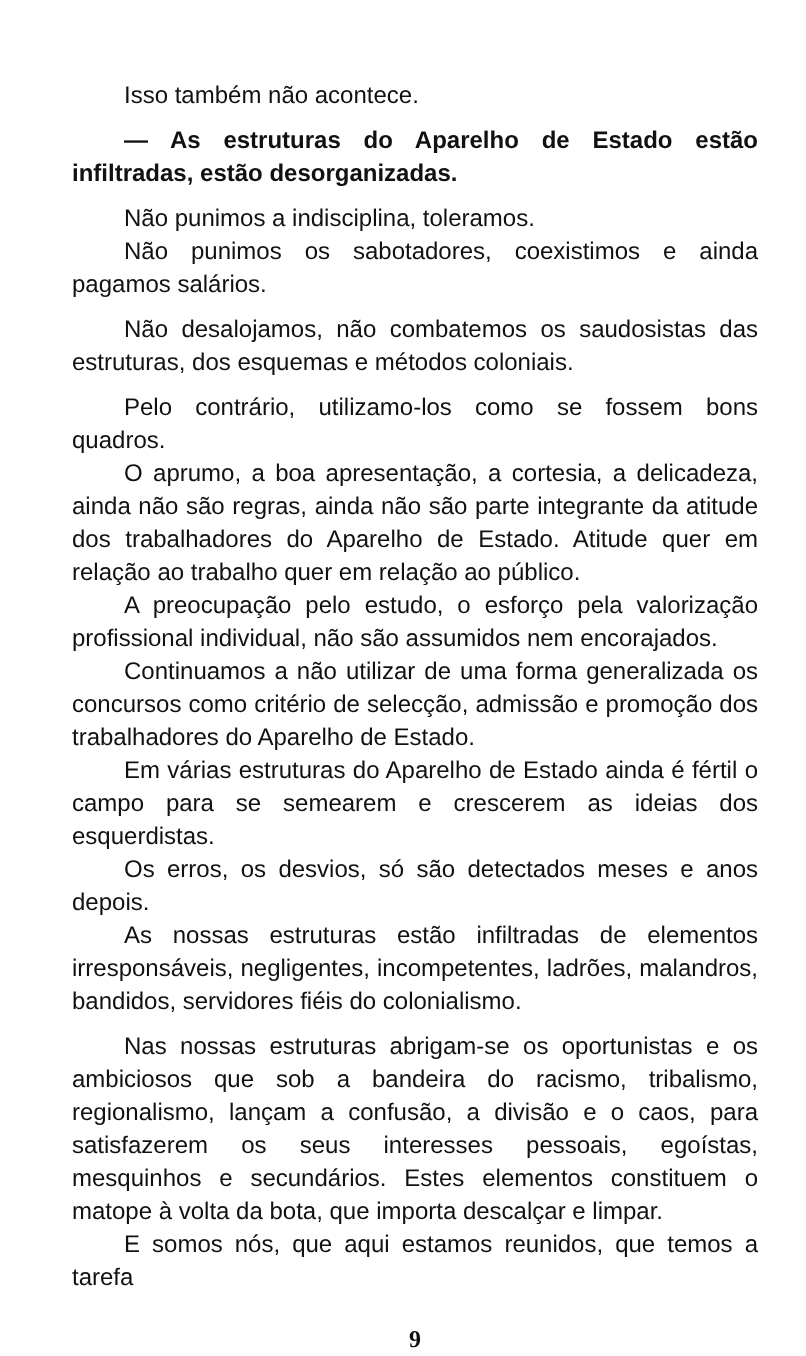Isso também não acontece.
— As estruturas do Aparelho de Estado estão infiltradas, estão desorganizadas.
Não punimos a indisciplina, toleramos.
Não punimos os sabotadores, coexistimos e ainda pagamos salários.
Não desalojamos, não combatemos os saudosistas das estruturas, dos esquemas e métodos coloniais.
Pelo contrário, utilizamo-los como se fossem bons quadros.
O aprumo, a boa apresentação, a cortesia, a delicadeza, ainda não são regras, ainda não são parte integrante da atitude dos trabalhadores do Aparelho de Estado. Atitude quer em relação ao trabalho quer em relação ao público.
A preocupação pelo estudo, o esforço pela valorização profissional individual, não são assumidos nem encorajados.
Continuamos a não utilizar de uma forma generalizada os concursos como critério de selecção, admissão e promoção dos trabalhadores do Aparelho de Estado.
Em várias estruturas do Aparelho de Estado ainda é fértil o campo para se semearem e crescerem as ideias dos esquerdistas.
Os erros, os desvios, só são detectados meses e anos depois.
As nossas estruturas estão infiltradas de elementos irresponsáveis, negligentes, incompetentes, ladrões, malandros, bandidos, servidores fiéis do colonialismo.
Nas nossas estruturas abrigam-se os oportunistas e os ambiciosos que sob a bandeira do racismo, tribalismo, regionalismo, lançam a confusão, a divisão e o caos, para satisfazerem os seus interesses pessoais, egoístas, mesquinhos e secundários. Estes elementos constituem o matope à volta da bota, que importa descalçar e limpar.
E somos nós, que aqui estamos reunidos, que temos a tarefa
9